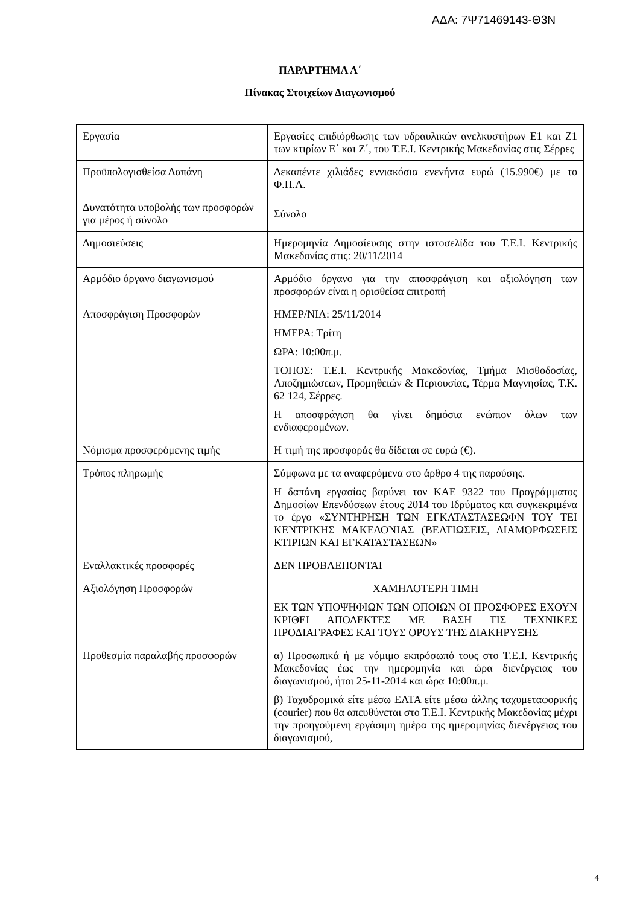ΑΔΑ: 7Ψ71469143-Θ3Ν
ΠΑΡΑΡΤΗΜΑ Α΄
Πίνακας Στοιχείων Διαγωνισμού
| Εργασία | Εργασίες επιδιόρθωσης των υδραυλικών ανελκυστήρων Ε1 και Ζ1 των κτιρίων Ε΄ και Ζ΄, του Τ.Ε.Ι. Κεντρικής Μακεδονίας στις Σέρρες |
| Προϋπολογισθείσα Δαπάνη | Δεκαπέντε χιλιάδες εννιακόσια ενενήντα ευρώ (15.990€) με το Φ.Π.Α. |
| Δυνατότητα υποβολής των προσφορών για μέρος ή σύνολο | Σύνολο |
| Δημοσιεύσεις | Ημερομηνία Δημοσίευσης στην ιστοσελίδα του Τ.Ε.Ι. Κεντρικής Μακεδονίας στις: 20/11/2014 |
| Αρμόδιο όργανο διαγωνισμού | Αρμόδιο όργανο για την αποσφράγιση και αξιολόγηση των προσφορών είναι η ορισθείσα επιτροπή |
| Αποσφράγιση Προσφορών | ΗΜΕΡ/ΝΙΑ: 25/11/2014 ΗΜΕΡΑ: Τρίτη ΩΡΑ: 10:00π.μ. ΤΟΠΟΣ: Τ.Ε.Ι. Κεντρικής Μακεδονίας, Τμήμα Μισθοδοσίας, Αποζημιώσεων, Προμηθειών & Περιουσίας, Τέρμα Μαγνησίας, Τ.Κ. 62 124, Σέρρες. Η αποσφράγιση θα γίνει δημόσια ενώπιον όλων των ενδιαφερομένων. |
| Νόμισμα προσφερόμενης τιμής | Η τιμή της προσφοράς θα δίδεται σε ευρώ (€). |
| Τρόπος πληρωμής | Σύμφωνα με τα αναφερόμενα στο άρθρο 4 της παρούσης. Η δαπάνη εργασίας βαρύνει τον ΚΑΕ 9322 του Προγράμματος Δημοσίων Επενδύσεων έτους 2014 του Ιδρύματος και συγκεκριμένα το έργο «ΣΥΝΤΗΡΗΣΗ ΤΩΝ ΕΓΚΑΤΑΣΤΑΣΕΩΦΝ ΤΟΥ ΤΕΙ ΚΕΝΤΡΙΚΗΣ ΜΑΚΕΔΟΝΙΑΣ (ΒΕΛΤΙΩΣΕΙΣ, ΔΙΑΜΟΡΦΩΣΕΙΣ ΚΤΙΡΙΩΝ ΚΑΙ ΕΓΚΑΤΑΣΤΑΣΕΩΝ» |
| Εναλλακτικές προσφορές | ΔΕΝ ΠΡΟΒΛΕΠΟΝΤΑΙ |
| Αξιολόγηση Προσφορών | ΧΑΜΗΛΟΤΕΡΗ ΤΙΜΗ ΕΚ ΤΩΝ ΥΠΟΨΗΦΙΩΝ ΤΩΝ ΟΠΟΙΩΝ ΟΙ ΠΡΟΣΦΟΡΕΣ ΕΧΟΥΝ ΚΡΙΘΕΙ ΑΠΟΔΕΚΤΕΣ ΜΕ ΒΑΣΗ ΤΙΣ ΤΕΧΝΙΚΕΣ ΠΡΟΔΙΑΓΡΑΦΕΣ ΚΑΙ ΤΟΥΣ ΟΡΟΥΣ ΤΗΣ ΔΙΑΚΗΡΥΞΗΣ |
| Προθεσμία παραλαβής προσφορών | α) Προσωπικά ή με νόμιμο εκπρόσωπό τους στο Τ.Ε.Ι. Κεντρικής Μακεδονίας έως την ημερομηνία και ώρα διενέργειας του διαγωνισμού, ήτοι 25-11-2014 και ώρα 10:00π.μ. β) Ταχυδρομικά είτε μέσω ΕΛΤΑ είτε μέσω άλλης ταχυμεταφορικής (courier) που θα απευθύνεται στο Τ.Ε.Ι. Κεντρικής Μακεδονίας μέχρι την προηγούμενη εργάσιμη ημέρα της ημερομηνίας διενέργειας του διαγωνισμού, |
4